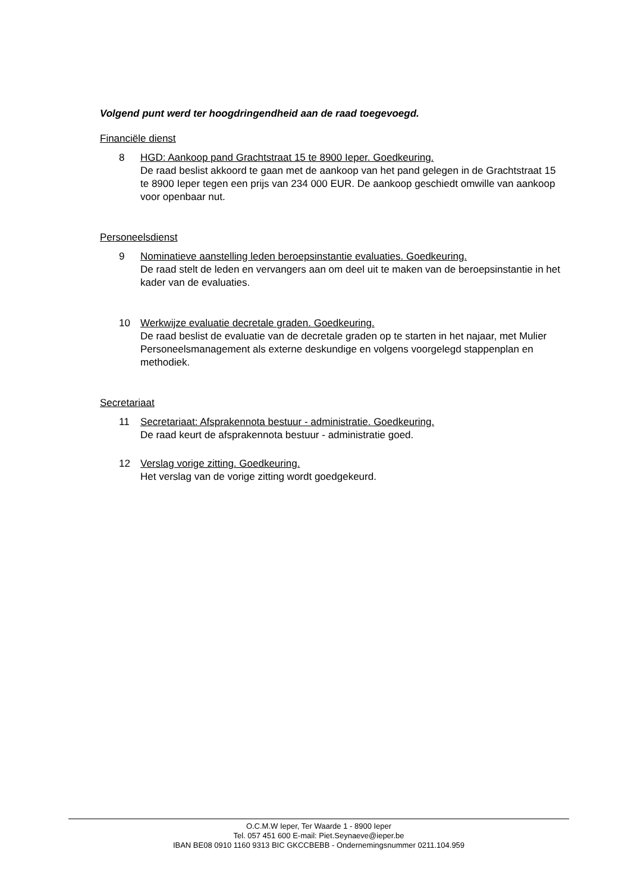Volgend punt werd ter hoogdringendheid aan de raad toegevoegd.
Financiële dienst
8 HGD: Aankoop pand Grachtstraat 15 te 8900 Ieper. Goedkeuring.
De raad beslist akkoord te gaan met de aankoop van het pand gelegen in de Grachtstraat 15 te 8900 Ieper tegen een prijs van 234 000 EUR. De aankoop geschiedt omwille van aankoop voor openbaar nut.
Personeelsdienst
9 Nominatieve aanstelling leden beroepsinstantie evaluaties. Goedkeuring.
De raad stelt de leden en vervangers aan om deel uit te maken van de beroepsinstantie in het kader van de evaluaties.
10 Werkwijze evaluatie decretale graden. Goedkeuring.
De raad beslist de evaluatie van de decretale graden op te starten in het najaar, met Mulier Personeelsmanagement als externe deskundige en volgens voorgelegd stappenplan en methodiek.
Secretariaat
11 Secretariaat: Afsprakennota bestuur - administratie. Goedkeuring.
De raad keurt de afsprakennota bestuur - administratie goed.
12 Verslag vorige zitting. Goedkeuring.
Het verslag van de vorige zitting wordt goedgekeurd.
O.C.M.W Ieper, Ter Waarde 1 - 8900 Ieper
Tel. 057 451 600 E-mail: Piet.Seynaeve@ieper.be
IBAN BE08 0910 1160 9313 BIC GKCCBEBB - Ondernemingsnummer 0211.104.959